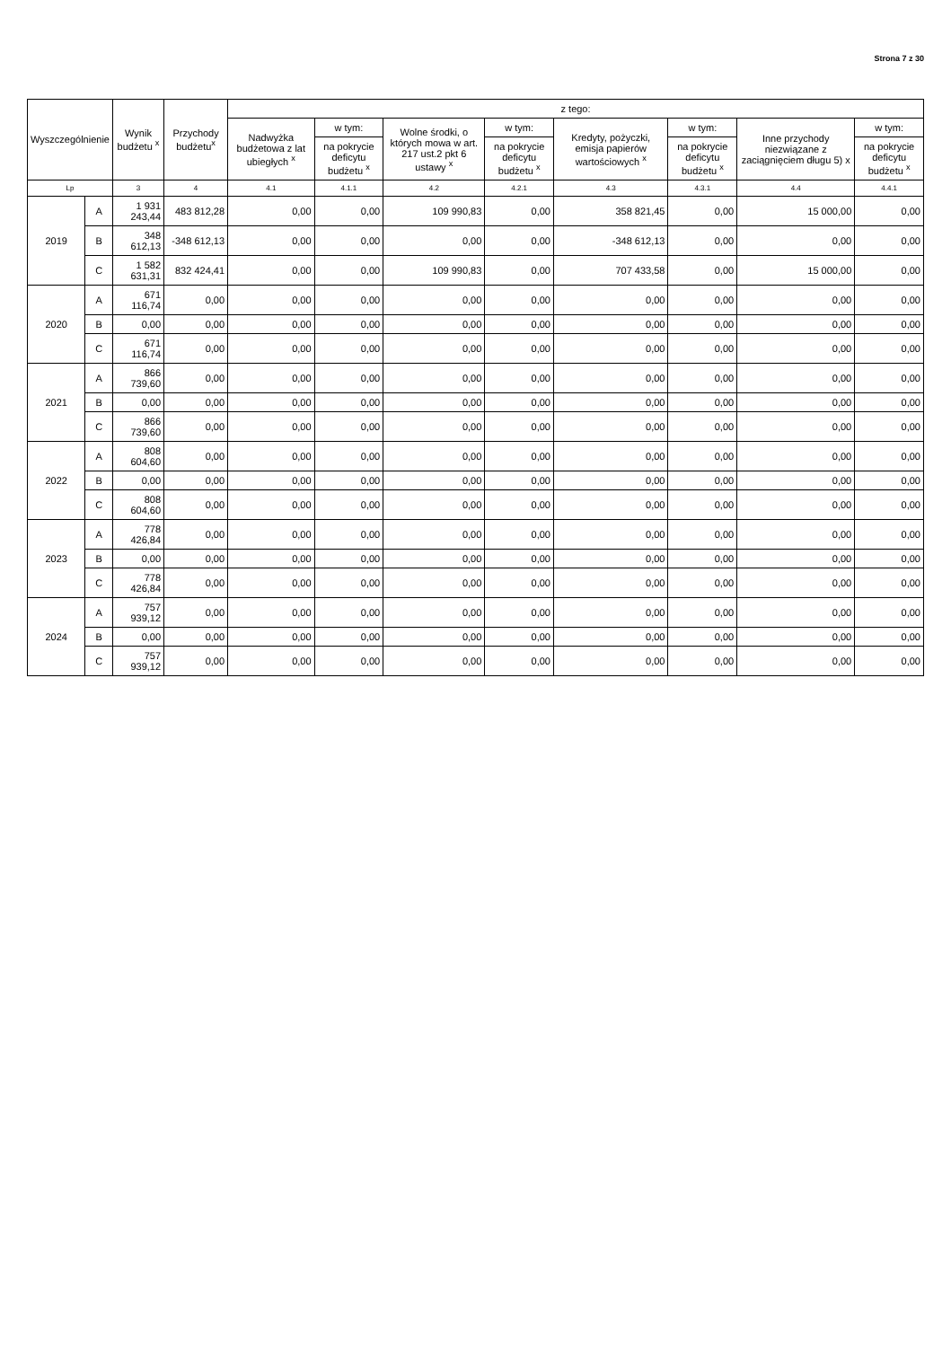Strona 7 z 30
| Wyszczególnienie | | Wynik budżetu <sup>x</sup> | Przychody budżetu<sup>x</sup> | z tego: | | | | | | | |
| --- | --- | --- | --- | --- | --- | --- | --- | --- | --- | --- | --- |
| | | | | Nadwyżka budżetowa z lat ubiegłych <sup>x</sup> | w tym: | Wolne środki, o których mowa w art. 217 ust.2 pkt 6 ustawy <sup>x</sup> | w tym: | Kredyty, pożyczki, emisja papierów wartościowych <sup>x</sup> | w tym: | Inne przychody niezwiązane z zaciągnięciem długu 5) x | w tym: |
| | | | | | na pokrycie deficytu budżetu <sup>x</sup> | | na pokrycie deficytu budżetu <sup>x</sup> | | na pokrycie deficytu budżetu <sup>x</sup> | | na pokrycie deficytu budżetu <sup>x</sup> |
| Lp | | 3 | 4 | 4.1 | 4.1.1 | 4.2 | 4.2.1 | 4.3 | 4.3.1 | 4.4 | 4.4.1 |
| 2019 | A | 1 931 243,44 | 483 812,28 | 0,00 | 0,00 | 109 990,83 | 0,00 | 358 821,45 | 0,00 | 15 000,00 | 0,00 |
| | B | 348 612,13 | -348 612,13 | 0,00 | 0,00 | 0,00 | 0,00 | -348 612,13 | 0,00 | 0,00 | 0,00 |
| | C | 1 582 631,31 | 832 424,41 | 0,00 | 0,00 | 109 990,83 | 0,00 | 707 433,58 | 0,00 | 15 000,00 | 0,00 |
| 2020 | A | 671 116,74 | 0,00 | 0,00 | 0,00 | 0,00 | 0,00 | 0,00 | 0,00 | 0,00 | 0,00 |
| | B | 0,00 | 0,00 | 0,00 | 0,00 | 0,00 | 0,00 | 0,00 | 0,00 | 0,00 | 0,00 |
| | C | 671 116,74 | 0,00 | 0,00 | 0,00 | 0,00 | 0,00 | 0,00 | 0,00 | 0,00 | 0,00 |
| 2021 | A | 866 739,60 | 0,00 | 0,00 | 0,00 | 0,00 | 0,00 | 0,00 | 0,00 | 0,00 | 0,00 |
| | B | 0,00 | 0,00 | 0,00 | 0,00 | 0,00 | 0,00 | 0,00 | 0,00 | 0,00 | 0,00 |
| | C | 866 739,60 | 0,00 | 0,00 | 0,00 | 0,00 | 0,00 | 0,00 | 0,00 | 0,00 | 0,00 |
| 2022 | A | 808 604,60 | 0,00 | 0,00 | 0,00 | 0,00 | 0,00 | 0,00 | 0,00 | 0,00 | 0,00 |
| | B | 0,00 | 0,00 | 0,00 | 0,00 | 0,00 | 0,00 | 0,00 | 0,00 | 0,00 | 0,00 |
| | C | 808 604,60 | 0,00 | 0,00 | 0,00 | 0,00 | 0,00 | 0,00 | 0,00 | 0,00 | 0,00 |
| 2023 | A | 778 426,84 | 0,00 | 0,00 | 0,00 | 0,00 | 0,00 | 0,00 | 0,00 | 0,00 | 0,00 |
| | B | 0,00 | 0,00 | 0,00 | 0,00 | 0,00 | 0,00 | 0,00 | 0,00 | 0,00 | 0,00 |
| | C | 778 426,84 | 0,00 | 0,00 | 0,00 | 0,00 | 0,00 | 0,00 | 0,00 | 0,00 | 0,00 |
| 2024 | A | 757 939,12 | 0,00 | 0,00 | 0,00 | 0,00 | 0,00 | 0,00 | 0,00 | 0,00 | 0,00 |
| | B | 0,00 | 0,00 | 0,00 | 0,00 | 0,00 | 0,00 | 0,00 | 0,00 | 0,00 | 0,00 |
| | C | 757 939,12 | 0,00 | 0,00 | 0,00 | 0,00 | 0,00 | 0,00 | 0,00 | 0,00 | 0,00 |